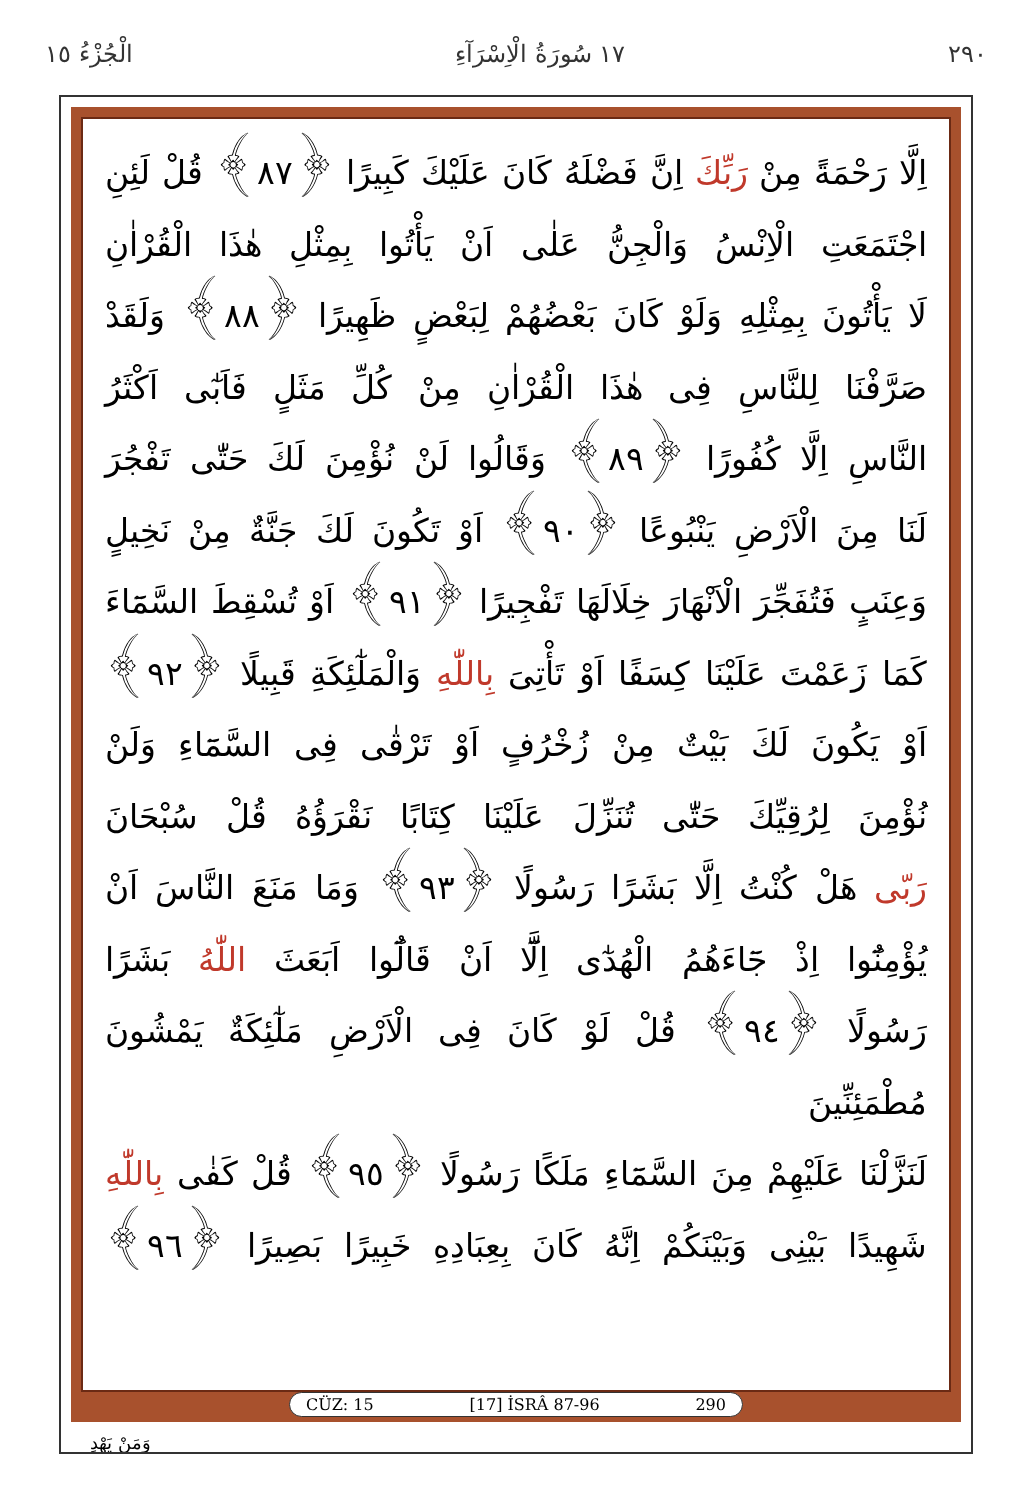٢٩٠ ١٧ سُورَةُ الْاِسْرَآءِ الْجُزْءُ ١٥
اِلَّا رَحْمَةً مِنْ رَبِّكَ اِنَّ فَضْلَهُ كَانَ عَلَيْكَ كَبِيرًا ﴿٨٧﴾ قُلْ لَئِنِ
اجْتَمَعَتِ الْاِنْسُ وَالْجِنُّ عَلٰى اَنْ يَأْتُوا بِمِثْلِ هٰذَا الْقُرْاٰنِ
لَا يَأْتُونَ بِمِثْلِهِ وَلَوْ كَانَ بَعْضُهُمْ لِبَعْضٍ ظَهِيرًا ﴿٨٨﴾ وَلَقَدْ
صَرَّفْنَا لِلنَّاسِ فِى هٰذَا الْقُرْاٰنِ مِنْ كُلِّ مَثَلٍ فَاَبٰٓى اَكْثَرُ
النَّاسِ اِلَّا كُفُورًا ﴿٨٩﴾ وَقَالُوا لَنْ نُؤْمِنَ لَكَ حَتّٰى تَفْجُرَ
لَنَا مِنَ الْاَرْضِ يَنْبُوعًا ﴿٩٠﴾ اَوْ تَكُونَ لَكَ جَنَّةٌ مِنْ نَخِيلٍ
وَعِنَبٍ فَتُفَجِّرَ الْاَنْهَارَ خِلَالَهَا تَفْجِيرًا ﴿٩١﴾ اَوْ تُسْقِطَ السَّمَٓاءَ
كَمَا زَعَمْتَ عَلَيْنَا كِسَفًا اَوْ تَأْتِىَ بِاللّٰهِ وَالْمَلٰٓئِكَةِ قَبِيلًا ﴿٩٢﴾
اَوْ يَكُونَ لَكَ بَيْتٌ مِنْ زُخْرُفٍ اَوْ تَرْقٰى فِى السَّمَٓاءِ وَلَنْ
نُؤْمِنَ لِرُقِيِّكَ حَتّٰى تُنَزِّلَ عَلَيْنَا كِتَابًا نَقْرَؤُهُ قُلْ سُبْحَانَ
رَبّى هَلْ كُنْتُ اِلَّا بَشَرًا رَسُولًا ﴿٩٣﴾ وَمَا مَنَعَ النَّاسَ اَنْ
يُؤْمِنُٓوا اِذْ جَٓاءَهُمُ الْهُدٰٓى اِلَّٓا اَنْ قَالُٓوا اَبَعَثَ اللّٰهُ بَشَرًا
رَسُولًا ﴿٩٤﴾ قُلْ لَوْ كَانَ فِى الْاَرْضِ مَلٰٓئِكَةٌ يَمْشُونَ مُطْمَئِنِّينَ
لَنَزَّلْنَا عَلَيْهِمْ مِنَ السَّمَٓاءِ مَلَكًا رَسُولًا ﴿٩٥﴾ قُلْ كَفٰى بِاللّٰهِ
شَهِيدًا بَيْنِى وَبَيْنَكُمْ اِنَّهُ كَانَ بِعِبَادِهِ خَبِيرًا بَصِيرًا ﴿٩٦﴾
CÜZ: 15 [17] İSRÂ 87-96 290
وَمَنْ يَهْدِ